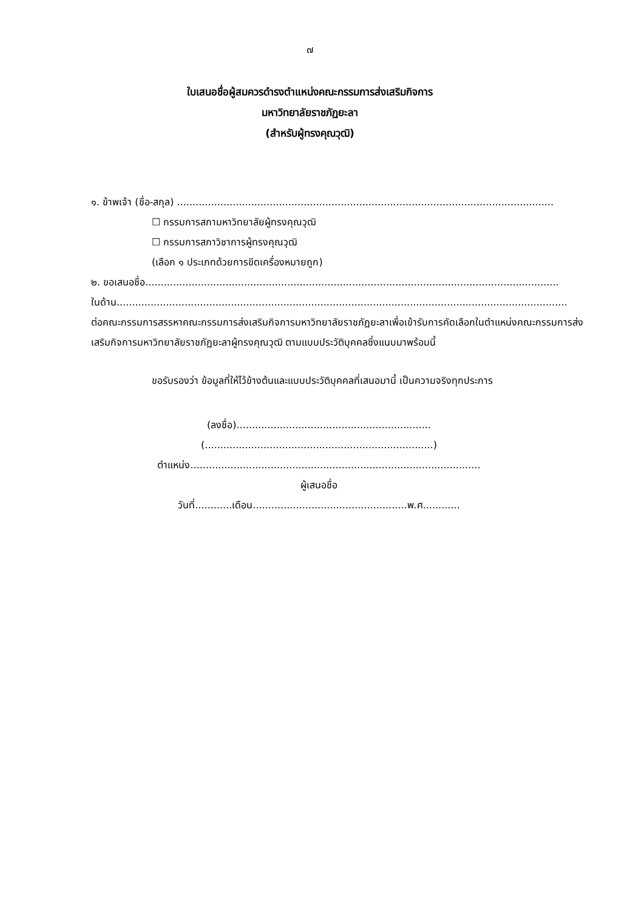๗
ใบเสนอชื่อผู้สมควรดำรงตำแหน่งคณะกรรมการส่งเสริมกิจการ
มหาวิทยาลัยราชภัฏยะลา
(สำหรับผู้ทรงคุณวุฒิ)
๑. ข้าพเจ้า (ชื่อ-สกุล) ..........................................................................................................................
☐ กรรมการสภามหาวิทยาลัยผู้ทรงคุณวุฒิ
☐ กรรมการสภาวิชาการผู้ทรงคุณวุฒิ
(เลือก ๑ ประเภทด้วยการขีดเครื่องหมายถูก)
๒. ขอเสนอชื่อ......................................................................................................................................
ในด้าน..................................................................................................................................................
ต่อคณะกรรมการสรรหาคณะกรรมการส่งเสริมกิจการมหาวิทยาลัยราชภัฏยะลาเพื่อเข้ารับการคัดเลือกในตำแหน่งคณะกรรมการส่งเสริมกิจการมหาวิทยาลัยราชภัฏยะลาผู้ทรงคุณวุฒิ ตามแบบประวัติบุคคลซึ่งแนบมาพร้อมนี้
ขอรับรองว่า ข้อมูลที่ให้ไว้ข้างต้นและแบบประวัติบุคคลที่เสนอมานี้ เป็นความจริงทุกประการ
(ลงชื่อ)...............................................................
(..........................................................................)
ตำแหน่ง..............................................................................................
ผู้เสนอชื่อ
วันที่............เดือน..................................................พ.ศ............